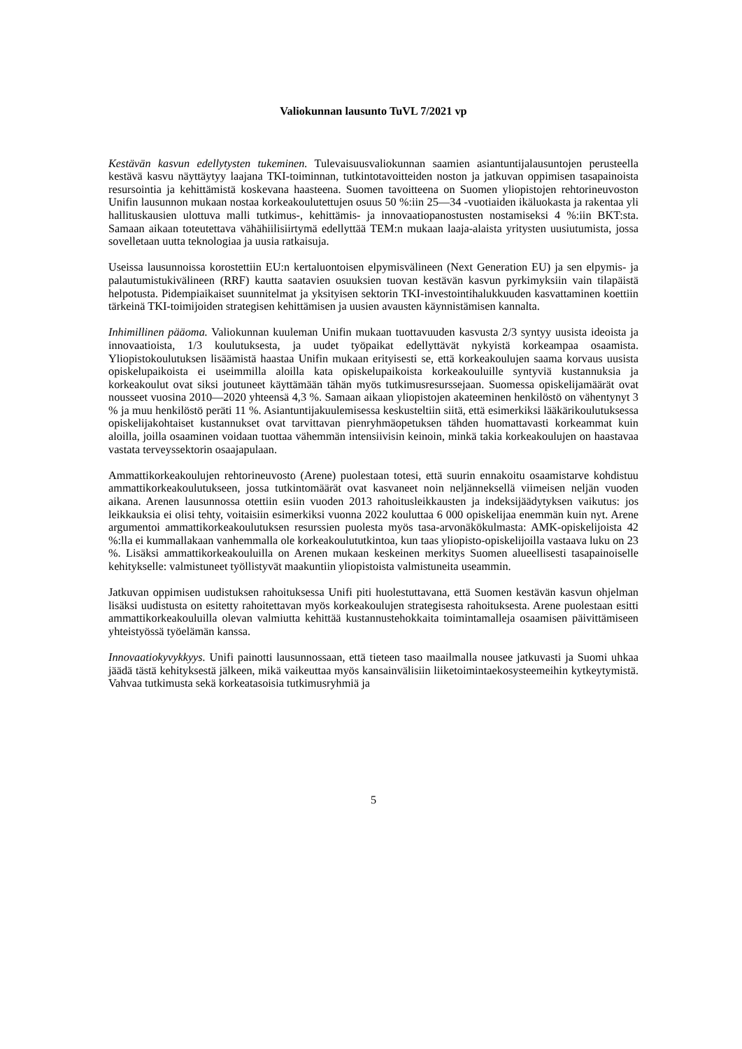Valiokunnan lausunto TuVL 7/2021 vp
Kestävän kasvun edellytysten tukeminen. Tulevaisuusvaliokunnan saamien asiantuntijalausuntojen perusteella kestävä kasvu näyttäytyy laajana TKI-toiminnan, tutkintotavoitteiden noston ja jatkuvan oppimisen tasapainoista resursointia ja kehittämistä koskevana haasteena. Suomen tavoitteena on Suomen yliopistojen rehtorineuvoston Unifin lausunnon mukaan nostaa korkeakoulutettujen osuus 50 %:iin 25—34 -vuotiaiden ikäluokasta ja rakentaa yli hallituskausien ulottuva malli tutkimus-, kehittämis- ja innovaatiopanostusten nostamiseksi 4 %:iin BKT:sta. Samaan aikaan toteutettava vähähiilisiirtymä edellyttää TEM:n mukaan laaja-alaista yritysten uusiutumista, jossa sovelletaan uutta teknologiaa ja uusia ratkaisuja.
Useissa lausunnoissa korostettiin EU:n kertaluontoisen elpymisvälineen (Next Generation EU) ja sen elpymis- ja palautumistukivälineen (RRF) kautta saatavien osuuksien tuovan kestävän kasvun pyrkimyksiin vain tilapäistä helpotusta. Pidempiaikaiset suunnitelmat ja yksityisen sektorin TKI-investointihalukkuuden kasvattaminen koettiin tärkeinä TKI-toimijoiden strategisen kehittämisen ja uusien avausten käynnistämisen kannalta.
Inhimillinen pääoma. Valiokunnan kuuleman Unifin mukaan tuottavuuden kasvusta 2/3 syntyy uusista ideoista ja innovaatioista, 1/3 koulutuksesta, ja uudet työpaikat edellyttävät nykyistä korkeampaa osaamista. Yliopistokoulutuksen lisäämistä haastaa Unifin mukaan erityisesti se, että korkeakoulujen saama korvaus uusista opiskelupaikoista ei useimmilla aloilla kata opiskelupaikoista korkeakouluille syntyviä kustannuksia ja korkeakoulut ovat siksi joutuneet käyttämään tähän myös tutkimusresurssejaan. Suomessa opiskelijamäärät ovat nousseet vuosina 2010—2020 yhteensä 4,3 %. Samaan aikaan yliopistojen akateeminen henkilöstö on vähentynyt 3 % ja muu henkilöstö peräti 11 %. Asiantuntijakuulemisessa keskusteltiin siitä, että esimerkiksi lääkärikoulutuksessa opiskelijakohtaiset kustannukset ovat tarvittavan pienryhmäopetuksen tähden huomattavasti korkeammat kuin aloilla, joilla osaaminen voidaan tuottaa vähemmän intensiivisin keinoin, minkä takia korkeakoulujen on haastavaa vastata terveyssektorin osaajapulaan.
Ammattikorkeakoulujen rehtorineuvosto (Arene) puolestaan totesi, että suurin ennakoitu osaamistarve kohdistuu ammattikorkeakoulutukseen, jossa tutkintomäärät ovat kasvaneet noin neljänneksellä viimeisen neljän vuoden aikana. Arenen lausunnossa otettiin esiin vuoden 2013 rahoitusleikkausten ja indeksijäädytyksen vaikutus: jos leikkauksia ei olisi tehty, voitaisiin esimerkiksi vuonna 2022 kouluttaa 6 000 opiskelijaa enemmän kuin nyt. Arene argumentoi ammattikorkeakoulutuksen resurssien puolesta myös tasa-arvonäkökulmasta: AMK-opiskelijoista 42 %:lla ei kummallakaan vanhemmalla ole korkeakoulututkintoa, kun taas yliopisto-opiskelijoilla vastaava luku on 23 %. Lisäksi ammattikorkeakouluilla on Arenen mukaan keskeinen merkitys Suomen alueellisesti tasapainoiselle kehitykselle: valmistuneet työllistyvät maakuntiin yliopistoista valmistuneita useammin.
Jatkuvan oppimisen uudistuksen rahoituksessa Unifi piti huolestuttavana, että Suomen kestävän kasvun ohjelman lisäksi uudistusta on esitetty rahoitettavan myös korkeakoulujen strategisesta rahoituksesta. Arene puolestaan esitti ammattikorkeakouluilla olevan valmiutta kehittää kustannustehokkaita toimintamalleja osaamisen päivittämiseen yhteistyössä työelämän kanssa.
Innovaatiokyvykkyys. Unifi painotti lausunnossaan, että tieteen taso maailmalla nousee jatkuvasti ja Suomi uhkaa jäädä tästä kehityksestä jälkeen, mikä vaikeuttaa myös kansainvälisiin liiketoimintaekosysteemeihin kytkeytymistä. Vahvaa tutkimusta sekä korkeatasoisia tutkimusryhmiä ja
5